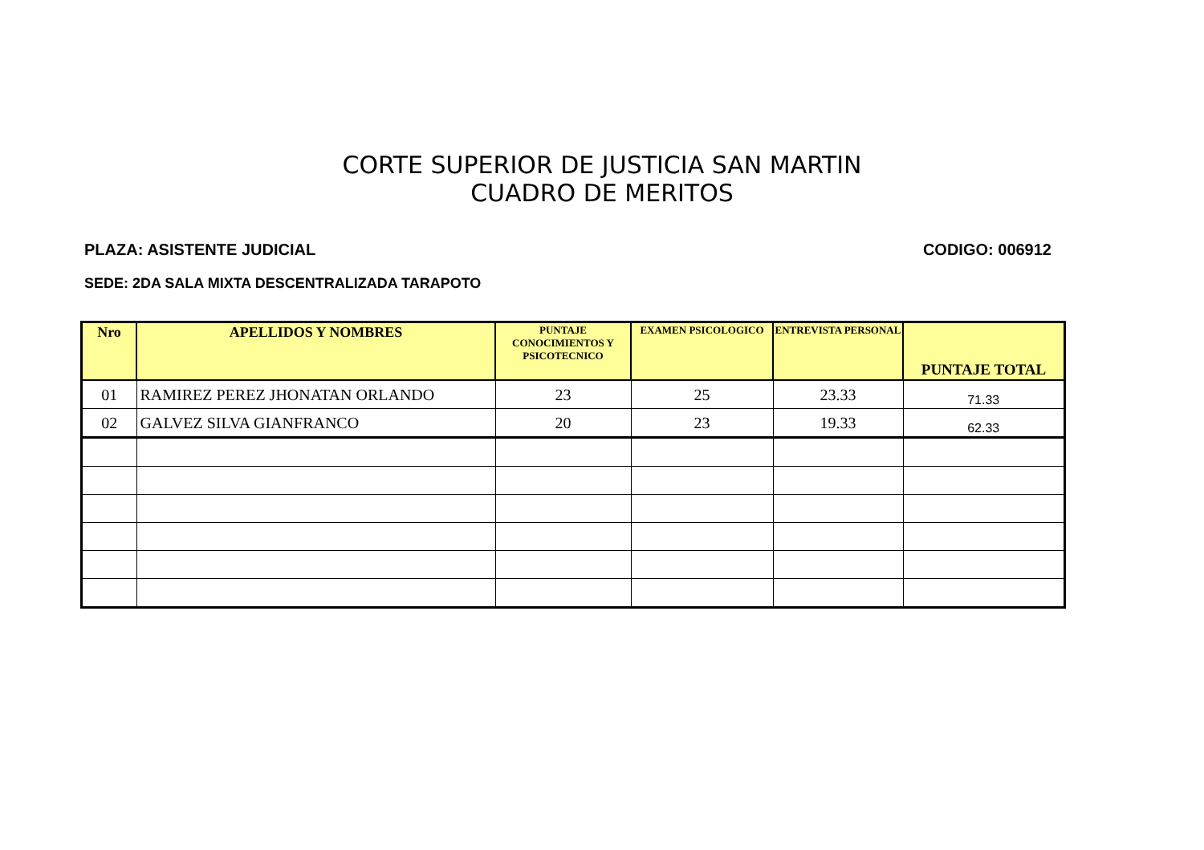CORTE SUPERIOR DE JUSTICIA SAN MARTIN
CUADRO DE MERITOS
PLAZA: ASISTENTE JUDICIAL CODIGO: 006912
SEDE: 2DA SALA MIXTA DESCENTRALIZADA TARAPOTO
| Nro | APELLIDOS Y NOMBRES | PUNTAJE CONOCIMIENTOS Y PSICOTECNICO | EXAMEN PSICOLOGICO | ENTREVISTA PERSONAL | PUNTAJE TOTAL |
| --- | --- | --- | --- | --- | --- |
| 01 | RAMIREZ PEREZ JHONATAN ORLANDO | 23 | 25 | 23.33 | 71.33 |
| 02 | GALVEZ SILVA GIANFRANCO | 20 | 23 | 19.33 | 62.33 |